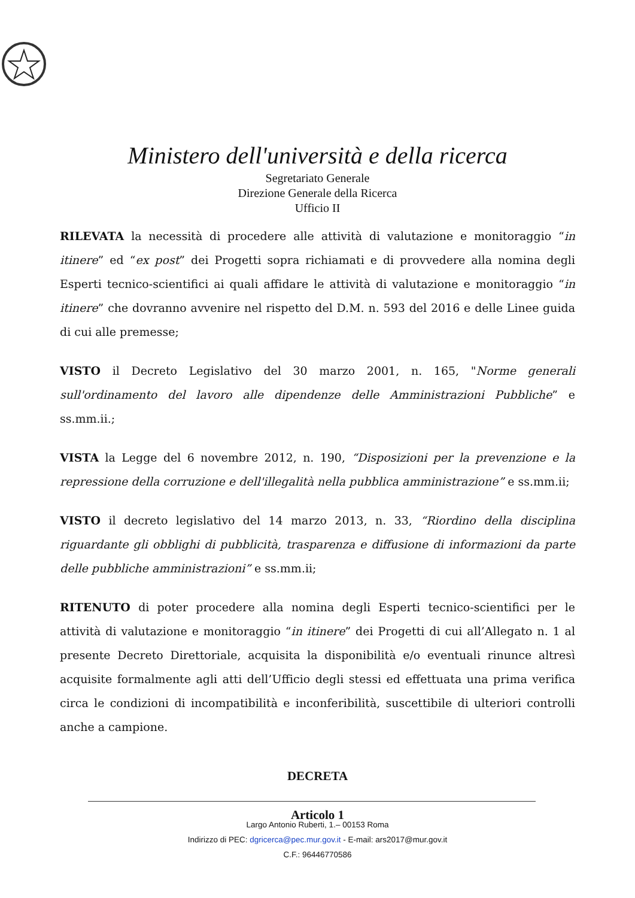Ministero dell'università e della ricerca
Segretariato Generale
Direzione Generale della Ricerca
Ufficio II
RILEVATA la necessità di procedere alle attività di valutazione e monitoraggio “in itinere” ed “ex post” dei Progetti sopra richiamati e di provvedere alla nomina degli Esperti tecnico-scientifici ai quali affidare le attività di valutazione e monitoraggio “in itinere” che dovranno avvenire nel rispetto del D.M. n. 593 del 2016 e delle Linee guida di cui alle premesse;
VISTO il Decreto Legislativo del 30 marzo 2001, n. 165, "Norme generali sull'ordinamento del lavoro alle dipendenze delle Amministrazioni Pubbliche” e ss.mm.ii.;
VISTA la Legge del 6 novembre 2012, n. 190, “Disposizioni per la prevenzione e la repressione della corruzione e dell'illegalità nella pubblica amministrazione” e ss.mm.ii;
VISTO il decreto legislativo del 14 marzo 2013, n. 33, “Riordino della disciplina riguardante gli obblighi di pubblicità, trasparenza e diffusione di informazioni da parte delle pubbliche amministrazioni” e ss.mm.ii;
RITENUTO di poter procedere alla nomina degli Esperti tecnico-scientifici per le attività di valutazione e monitoraggio “in itinere” dei Progetti di cui all’Allegato n. 1 al presente Decreto Direttoriale, acquisita la disponibilità e/o eventuali rinunce altresì acquisite formalmente agli atti dell’Ufficio degli stessi ed effettuata una prima verifica circa le condizioni di incompatibilità e inconferibilità, suscettibile di ulteriori controlli anche a campione.
DECRETA
Articolo 1
Largo Antonio Ruberti, 1.– 00153 Roma
Indirizzo di PEC: dgricerca@pec.mur.gov.it - E-mail: ars2017@mur.gov.it
C.F.: 96446770586